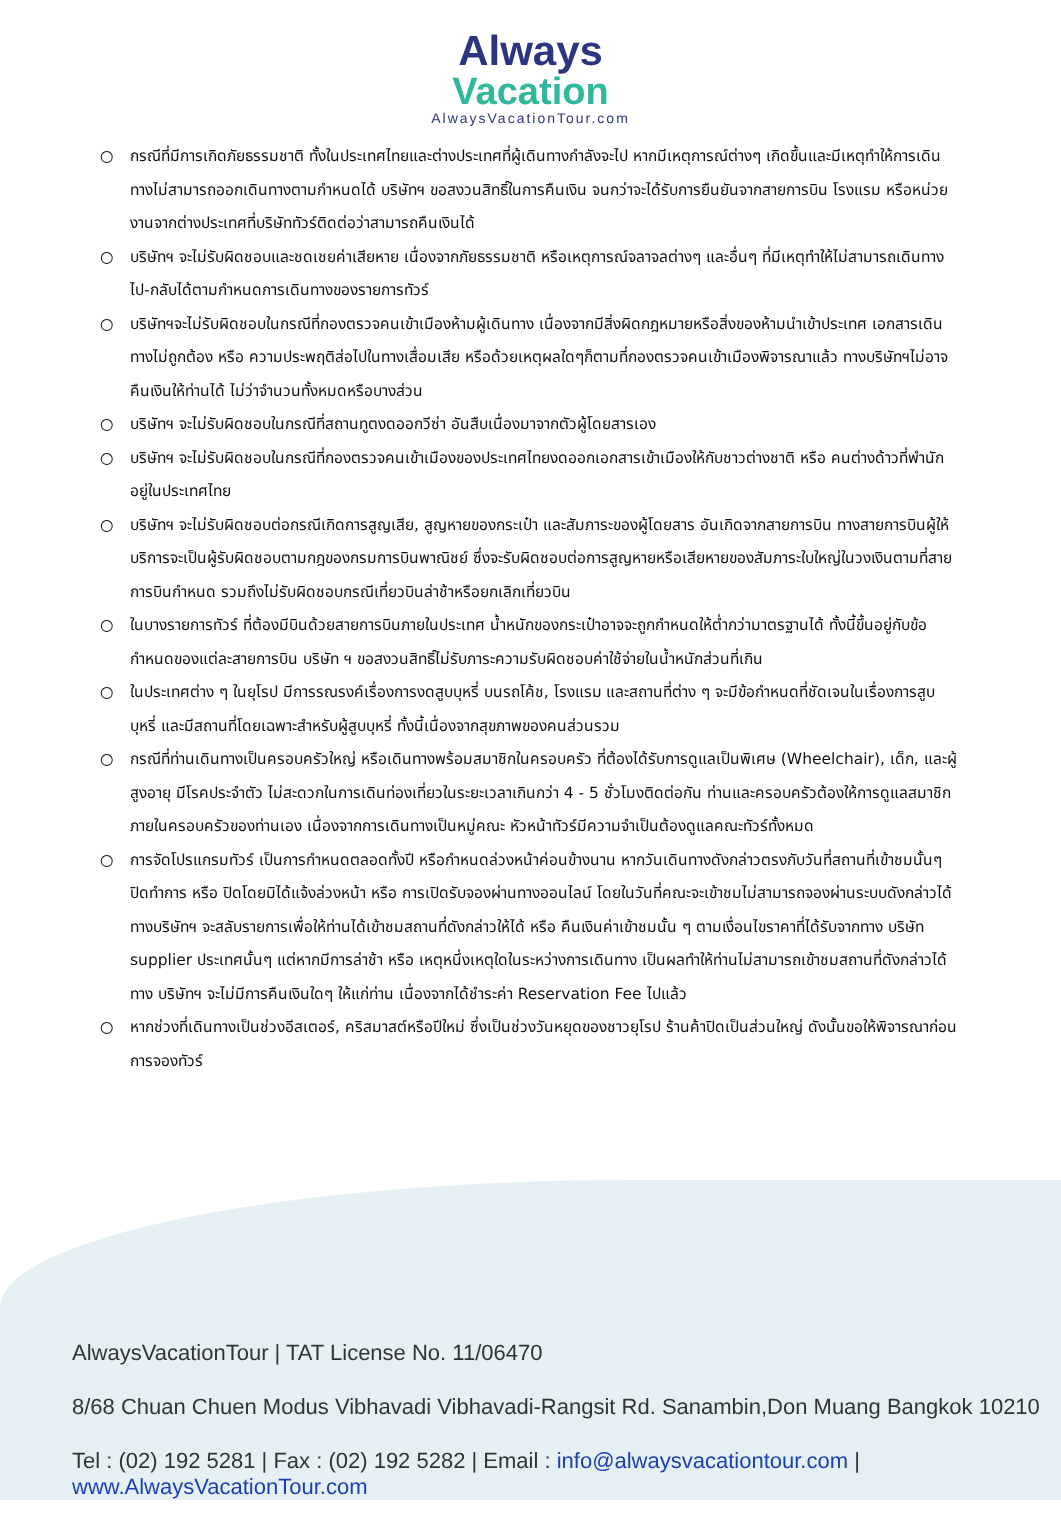Always
Vacation
AlwaysVacationTour.com
○ กรณีที่มีการเกิดภัยธรรมชาติ ทั้งในประเทศไทยและต่างประเทศที่ผู้เดินทางกำลังจะไป หากมีเหตุการณ์ต่างๆ เกิดขึ้นและมีเหตุทำให้การเดินทางไม่สามารถออกเดินทางตามกำหนดได้ บริษัทฯ ขอสงวนสิทธิ์ในการคืนเงิน จนกว่าจะได้รับการยืนยันจากสายการบิน โรงแรม หรือหน่วยงานจากต่างประเทศที่บริษัททัวร์ติดต่อว่าสามารถคืนเงินได้
○ บริษัทฯ จะไม่รับผิดชอบและชดเชยค่าเสียหาย เนื่องจากภัยธรรมชาติ หรือเหตุการณ์จลาจลต่างๆ และอื่นๆ ที่มีเหตุทำให้ไม่สามารถเดินทางไป-กลับได้ตามกำหนดการเดินทางของรายการทัวร์
○ บริษัทฯจะไม่รับผิดชอบในกรณีที่กองตรวจคนเข้าเมืองห้ามผู้เดินทาง เนื่องจากมีสิ่งผิดกฎหมายหรือสิ่งของห้ามนำเข้าประเทศ เอกสารเดินทางไม่ถูกต้อง หรือ ความประพฤติส่อไปในทางเสื่อมเสีย หรือด้วยเหตุผลใดๆก็ตามที่กองตรวจคนเข้าเมืองพิจารณาแล้ว ทางบริษัทฯไม่อาจคืนเงินให้ท่านได้ ไม่ว่าจำนวนทั้งหมดหรือบางส่วน
○ บริษัทฯ จะไม่รับผิดชอบในกรณีที่สถานทูตงดออกวีซ่า อันสืบเนื่องมาจากตัวผู้โดยสารเอง
○ บริษัทฯ จะไม่รับผิดชอบในกรณีที่กองตรวจคนเข้าเมืองของประเทศไทยงดออกเอกสารเข้าเมืองให้กับชาวต่างชาติ หรือ คนต่างด้าวที่พำนักอยู่ในประเทศไทย
○ บริษัทฯ จะไม่รับผิดชอบต่อกรณีเกิดการสูญเสีย, สูญหายของกระเป๋า และสัมภาระของผู้โดยสาร อันเกิดจากสายการบิน ทางสายการบินผู้ให้บริการจะเป็นผู้รับผิดชอบตามกฎของกรมการบินพาณิชย์ ซึ่งจะรับผิดชอบต่อการสูญหายหรือเสียหายของสัมภาระใบใหญ่ในวงเงินตามที่สายการบินกำหนด รวมถึงไม่รับผิดชอบกรณีเที่ยวบินล่าช้าหรือยกเลิกเที่ยวบิน
○ ในบางรายการทัวร์ ที่ต้องมีบินด้วยสายการบินภายในประเทศ น้ำหนักของกระเป๋าอาจจะถูกกำหนดให้ต่ำกว่ามาตรฐานได้ ทั้งนี้ขึ้นอยู่กับข้อกำหนดของแต่ละสายการบิน บริษัท ฯ ขอสงวนสิทธิ์ไม่รับภาระความรับผิดชอบค่าใช้จ่ายในน้ำหนักส่วนที่เกิน
○ ในประเทศต่าง ๆ ในยุโรป มีการรณรงค์เรื่องการงดสูบบุหรี่ บนรถโค้ช, โรงแรม และสถานที่ต่าง ๆ จะมีข้อกำหนดที่ชัดเจนในเรื่องการสูบบุหรี่ และมีสถานที่โดยเฉพาะสำหรับผู้สูบบุหรี่ ทั้งนี้เนื่องจากสุขภาพของคนส่วนรวม
○ กรณีที่ท่านเดินทางเป็นครอบครัวใหญ่ หรือเดินทางพร้อมสมาชิกในครอบครัว ที่ต้องได้รับการดูแลเป็นพิเศษ (Wheelchair), เด็ก, และผู้สูงอายุ มีโรคประจำตัว ไม่สะดวกในการเดินท่องเที่ยวในระยะเวลาเกินกว่า 4 - 5 ชั่วโมงติดต่อกัน ท่านและครอบครัวต้องให้การดูแลสมาชิกภายในครอบครัวของท่านเอง เนื่องจากการเดินทางเป็นหมู่คณะ หัวหน้าทัวร์มีความจำเป็นต้องดูแลคณะทัวร์ทั้งหมด
○ การจัดโปรแกรมทัวร์ เป็นการกำหนดตลอดทั้งปี หรือกำหนดล่วงหน้าค่อนข้างนาน หากวันเดินทางดังกล่าวตรงกับวันที่สถานที่เข้าชมนั้นๆ ปิดทำการ หรือ ปิดโดยมิได้แจ้งล่วงหน้า หรือ การเปิดรับจองผ่านทางออนไลน์ โดยในวันที่คณะจะเข้าชมไม่สามารถจองผ่านระบบดังกล่าวได้ ทางบริษัทฯ จะสลับรายการเพื่อให้ท่านได้เข้าชมสถานที่ดังกล่าวให้ได้ หรือ คืนเงินค่าเข้าชมนั้น ๆ ตามเงื่อนไขราคาที่ได้รับจากทาง บริษัท supplier ประเทศนั้นๆ แต่หากมีการล่าช้า หรือ เหตุหนึ่งเหตุใดในระหว่างการเดินทาง เป็นผลทำให้ท่านไม่สามารถเข้าชมสถานที่ดังกล่าวได้ ทาง บริษัทฯ จะไม่มีการคืนเงินใดๆ ให้แก่ท่าน เนื่องจากได้ชำระค่า Reservation Fee ไปแล้ว
○ หากช่วงที่เดินทางเป็นช่วงอีสเตอร์, คริสมาสต์หรือปีใหม่ ซึ่งเป็นช่วงวันหยุดของชาวยุโรป ร้านค้าปิดเป็นส่วนใหญ่ ดังนั้นขอให้พิจารณาก่อนการจองทัวร์
AlwaysVacationTour | TAT License No. 11/06470
8/68 Chuan Chuen Modus Vibhavadi Vibhavadi-Rangsit Rd. Sanambin,Don Muang Bangkok 10210
Tel : (02) 192 5281 | Fax : (02) 192 5282 | Email : info@alwaysvacationtour.com | www.AlwaysVacationTour.com